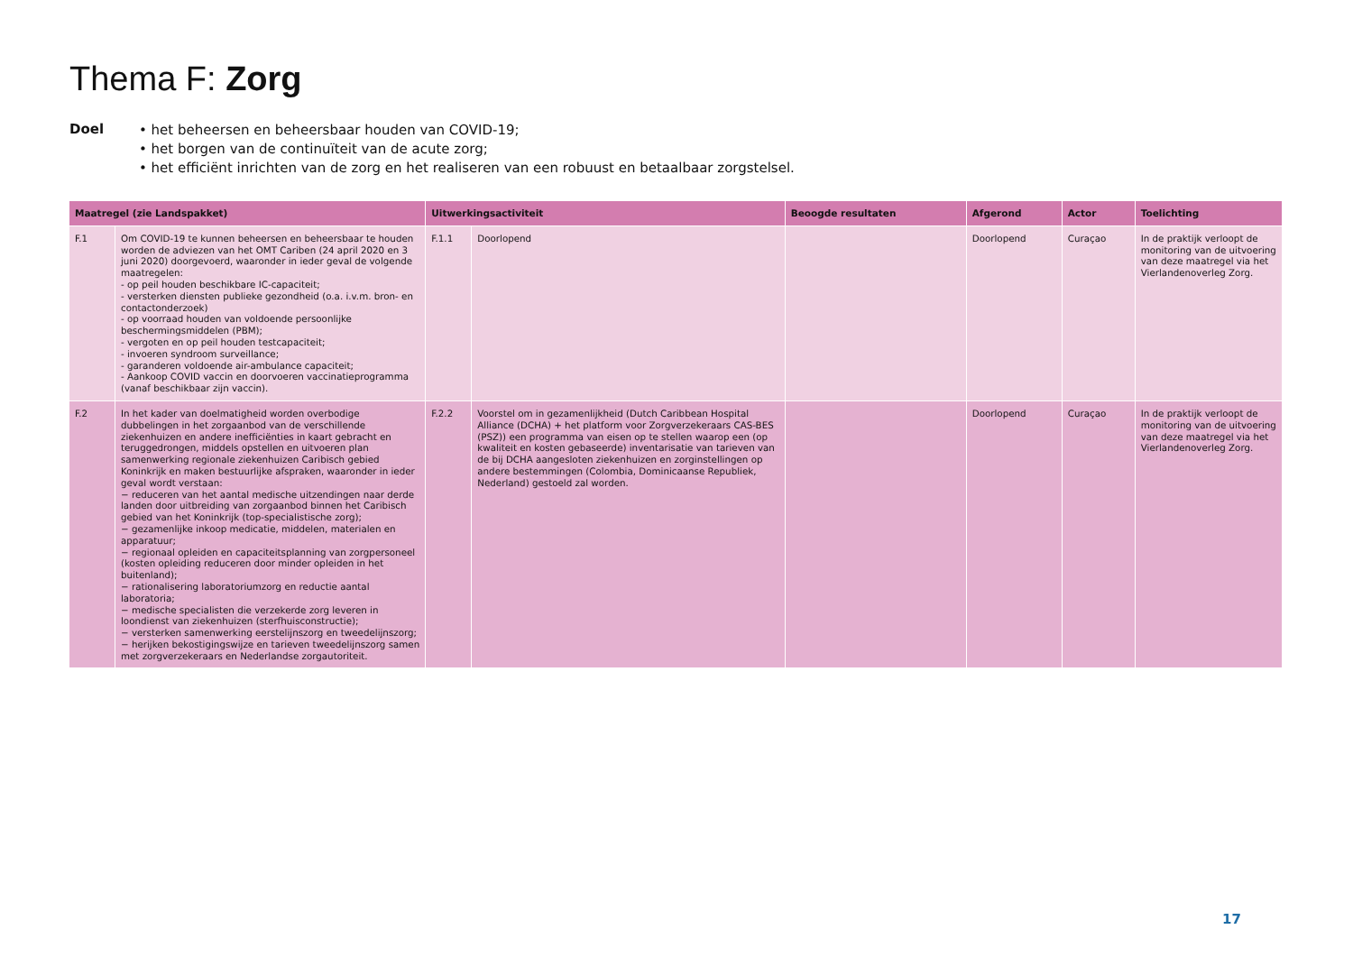Thema F: Zorg
Doel
• het beheersen en beheersbaar houden van COVID-19;
• het borgen van de continuïteit van de acute zorg;
• het efficiënt inrichten van de zorg en het realiseren van een robuust en betaalbaar zorgstelsel.
| Maatregel (zie Landspakket) | | Uitwerkingsactiviteit | | Beoogde resultaten | Afgerond | Actor | Toelichting |
| --- | --- | --- | --- | --- | --- | --- | --- |
| F.1 | Om COVID-19 te kunnen beheersen en beheersbaar te houden worden de adviezen van het OMT Cariben (24 april 2020 en 3 juni 2020) doorgevoerd, waaronder in ieder geval de volgende maatregelen: - op peil houden beschikbare IC-capaciteit; - versterken diensten publieke gezondheid (o.a. i.v.m. bron- en contactonderzoek) - op voorraad houden van voldoende persoonlijke beschermingsmiddelen (PBM); - vergoten en op peil houden testcapaciteit; - invoeren syndroom surveillance; - garanderen voldoende air-ambulance capaciteit; - Aankoop COVID vaccin en doorvoeren vaccinatieprogramma (vanaf beschikbaar zijn vaccin). | F.1.1 | Doorlopend | | Doorlopend | Curaçao | In de praktijk verloopt de monitoring van de uitvoering van deze maatregel via het Vierlandenoverleg Zorg. |
| F.2 | In het kader van doelmatigheid worden overbodige dubbelingen in het zorgaanbod van de verschillende ziekenhuizen en andere inefficiënties in kaart gebracht en teruggedrongen, middels opstellen en uitvoeren plan samenwerking regionale ziekenhuizen Caribisch gebied Koninkrijk en maken bestuurlijke afspraken, waaronder in ieder geval wordt verstaan: − reduceren van het aantal medische uitzendingen naar derde landen door uitbreiding van zorgaanbod binnen het Caribisch gebied van het Koninkrijk (top-specialistische zorg); − gezamenlijke inkoop medicatie, middelen, materialen en apparatuur; − regionaal opleiden en capaciteitsplanning van zorgpersoneel (kosten opleiding reduceren door minder opleiden in het buitenland); − rationalisering laboratoriumzorg en reductie aantal laboratoria; − medische specialisten die verzekerde zorg leveren in loondienst van ziekenhuizen (sterfhuisconstructie); − versterken samenwerking eerstelijnszorg en tweedelijnszorg; − herijken bekostigingswijze en tarieven tweedelijnszorg samen met zorgverzekeraars en Nederlandse zorgautoriteit. | F.2.2 | Voorstel om in gezamenlijkheid (Dutch Caribbean Hospital Alliance (DCHA) + het platform voor Zorgverzekeraars CAS-BES (PSZ)) een programma van eisen op te stellen waarop een (op kwaliteit en kosten gebaseerde) inventarisatie van tarieven van de bij DCHA aangesloten ziekenhuizen en zorginstellingen op andere bestemmingen (Colombia, Dominicaanse Republiek, Nederland) gestoeld zal worden. | | Doorlopend | Curaçao | In de praktijk verloopt de monitoring van de uitvoering van deze maatregel via het Vierlandenoverleg Zorg. |
17